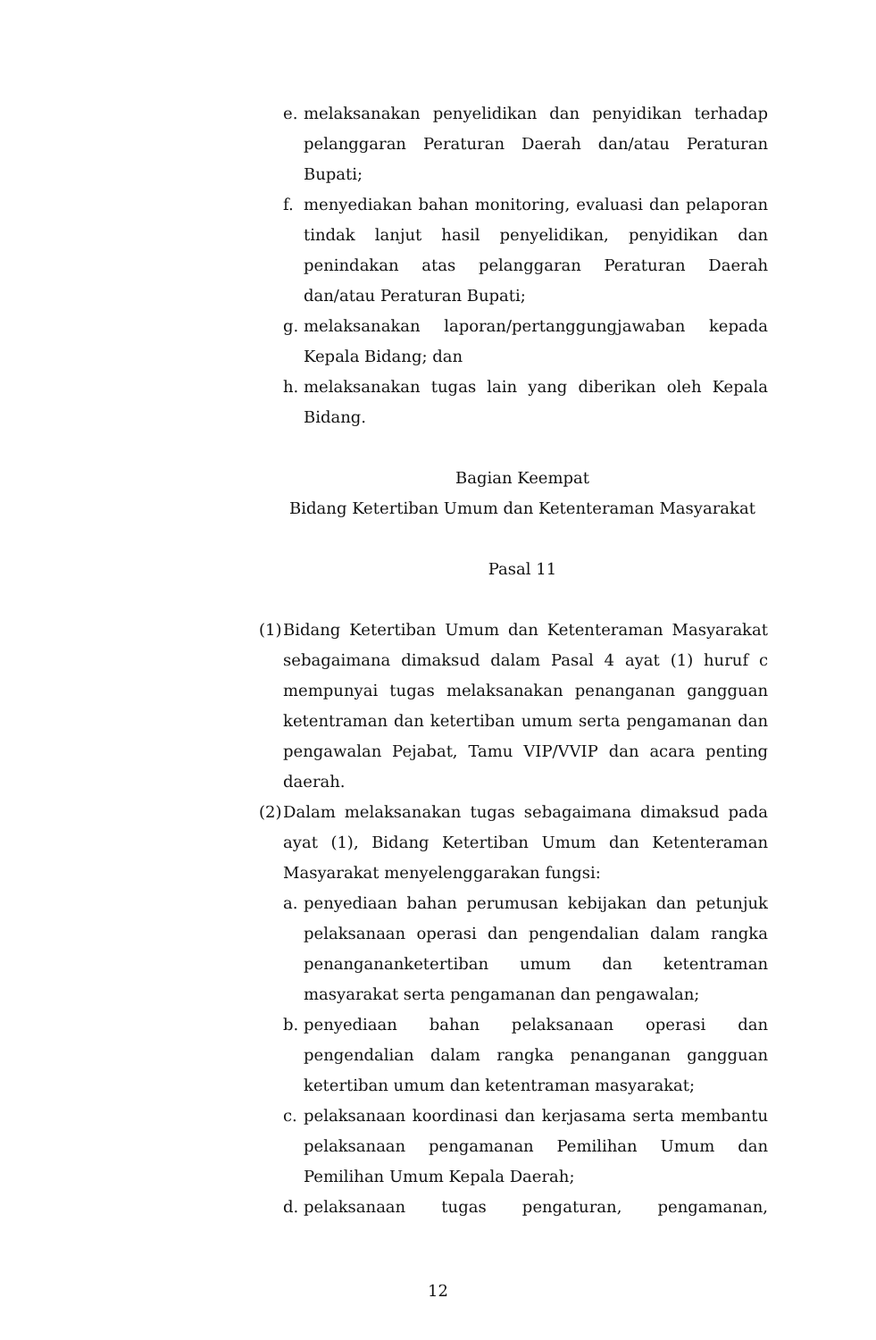e. melaksanakan penyelidikan dan penyidikan terhadap pelanggaran Peraturan Daerah dan/atau Peraturan Bupati;
f. menyediakan bahan monitoring, evaluasi dan pelaporan tindak lanjut hasil penyelidikan, penyidikan dan penindakan atas pelanggaran Peraturan Daerah dan/atau Peraturan Bupati;
g. melaksanakan laporan/pertanggungjawaban kepada Kepala Bidang; dan
h. melaksanakan tugas lain yang diberikan oleh Kepala Bidang.
Bagian Keempat
Bidang Ketertiban Umum dan Ketenteraman Masyarakat
Pasal 11
(1) Bidang Ketertiban Umum dan Ketenteraman Masyarakat sebagaimana dimaksud dalam Pasal 4 ayat (1) huruf c mempunyai tugas melaksanakan penanganan gangguan ketentraman dan ketertiban umum serta pengamanan dan pengawalan Pejabat, Tamu VIP/VVIP dan acara penting daerah.
(2) Dalam melaksanakan tugas sebagaimana dimaksud pada ayat (1), Bidang Ketertiban Umum dan Ketenteraman Masyarakat menyelenggarakan fungsi:
a. penyediaan bahan perumusan kebijakan dan petunjuk pelaksanaan operasi dan pengendalian dalam rangka penanganan­ketertiban umum dan ketentraman masyarakat serta pengamanan dan pengawalan;
b. penyediaan bahan pelaksanaan operasi dan pengendalian dalam rangka penanganan gangguan ketertiban umum dan ketentraman masyarakat;
c. pelaksanaan koordinasi dan kerjasama serta membantu pelaksanaan pengamanan Pemilihan Umum dan Pemilihan Umum Kepala Daerah;
d. pelaksanaan tugas pengaturan, pengamanan,
12